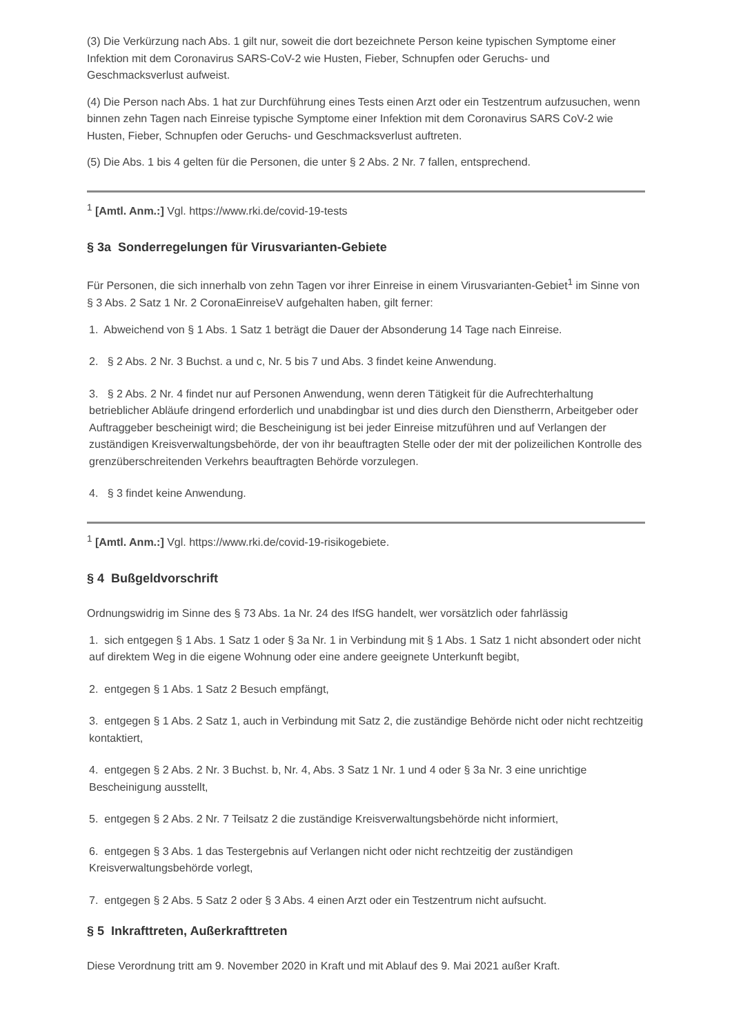(3) Die Verkürzung nach Abs. 1 gilt nur, soweit die dort bezeichnete Person keine typischen Symptome einer Infektion mit dem Coronavirus SARS-CoV-2 wie Husten, Fieber, Schnupfen oder Geruchs- und Geschmacksverlust aufweist.
(4) Die Person nach Abs. 1 hat zur Durchführung eines Tests einen Arzt oder ein Testzentrum aufzusuchen, wenn binnen zehn Tagen nach Einreise typische Symptome einer Infektion mit dem Coronavirus SARS CoV-2 wie Husten, Fieber, Schnupfen oder Geruchs- und Geschmacksverlust auftreten.
(5) Die Abs. 1 bis 4 gelten für die Personen, die unter § 2 Abs. 2 Nr. 7 fallen, entsprechend.
<sup>1</sup> [Amtl. Anm.:] Vgl. https://www.rki.de/covid-19-tests
§ 3a Sonderregelungen für Virusvarianten-Gebiete
Für Personen, die sich innerhalb von zehn Tagen vor ihrer Einreise in einem Virusvarianten-Gebiet<sup>1</sup> im Sinne von § 3 Abs. 2 Satz 1 Nr. 2 CoronaEinreiseV aufgehalten haben, gilt ferner:
1. Abweichend von § 1 Abs. 1 Satz 1 beträgt die Dauer der Absonderung 14 Tage nach Einreise.
2. § 2 Abs. 2 Nr. 3 Buchst. a und c, Nr. 5 bis 7 und Abs. 3 findet keine Anwendung.
3. § 2 Abs. 2 Nr. 4 findet nur auf Personen Anwendung, wenn deren Tätigkeit für die Aufrechterhaltung betrieblicher Abläufe dringend erforderlich und unabdingbar ist und dies durch den Dienstherrn, Arbeitgeber oder Auftraggeber bescheinigt wird; die Bescheinigung ist bei jeder Einreise mitzuführen und auf Verlangen der zuständigen Kreisverwaltungsbehörde, der von ihr beauftragten Stelle oder der mit der polizeilichen Kontrolle des grenzüberschreitenden Verkehrs beauftragten Behörde vorzulegen.
4. § 3 findet keine Anwendung.
<sup>1</sup> [Amtl. Anm.:] Vgl. https://www.rki.de/covid-19-risikogebiete.
§ 4 Bußgeldvorschrift
Ordnungswidrig im Sinne des § 73 Abs. 1a Nr. 24 des IfSG handelt, wer vorsätzlich oder fahrlässig
1. sich entgegen § 1 Abs. 1 Satz 1 oder § 3a Nr. 1 in Verbindung mit § 1 Abs. 1 Satz 1 nicht absondert oder nicht auf direktem Weg in die eigene Wohnung oder eine andere geeignete Unterkunft begibt,
2. entgegen § 1 Abs. 1 Satz 2 Besuch empfängt,
3. entgegen § 1 Abs. 2 Satz 1, auch in Verbindung mit Satz 2, die zuständige Behörde nicht oder nicht rechtzeitig kontaktiert,
4. entgegen § 2 Abs. 2 Nr. 3 Buchst. b, Nr. 4, Abs. 3 Satz 1 Nr. 1 und 4 oder § 3a Nr. 3 eine unrichtige Bescheinigung ausstellt,
5. entgegen § 2 Abs. 2 Nr. 7 Teilsatz 2 die zuständige Kreisverwaltungsbehörde nicht informiert,
6. entgegen § 3 Abs. 1 das Testergebnis auf Verlangen nicht oder nicht rechtzeitig der zuständigen Kreisverwaltungsbehörde vorlegt,
7. entgegen § 2 Abs. 5 Satz 2 oder § 3 Abs. 4 einen Arzt oder ein Testzentrum nicht aufsucht.
§ 5 Inkrafttreten, Außerkrafttreten
Diese Verordnung tritt am 9. November 2020 in Kraft und mit Ablauf des 9. Mai 2021 außer Kraft.